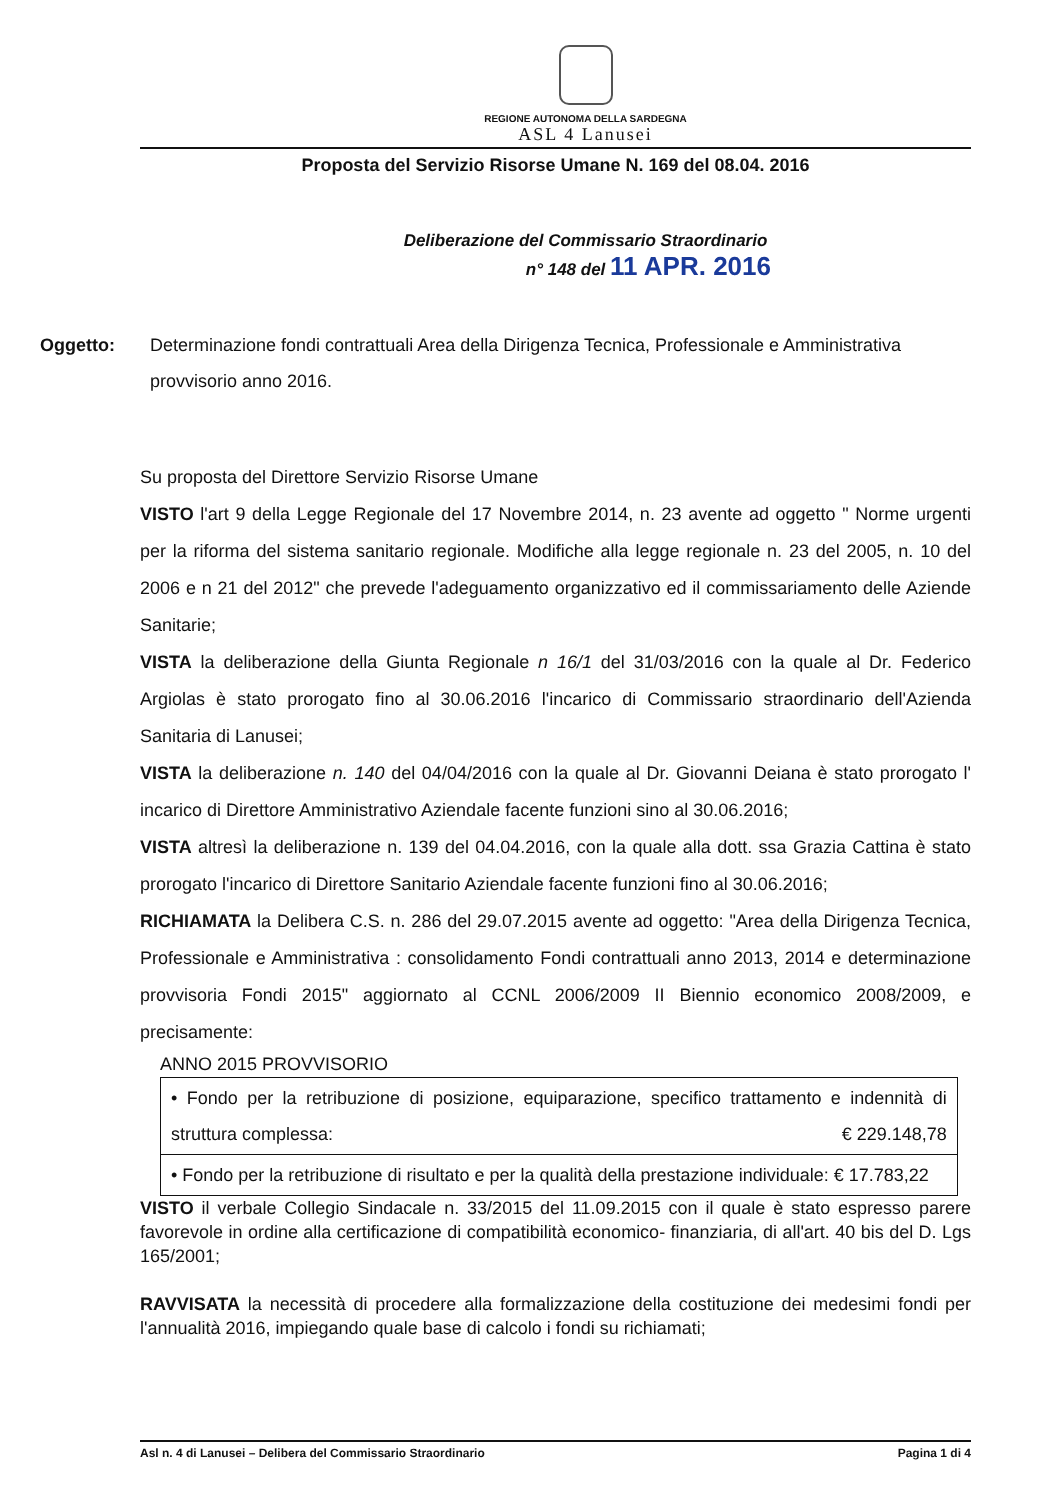REGIONE AUTONOMA DELLA SARDEGNA
ASL 4 Lanusei
Proposta del Servizio Risorse Umane N. 169 del 08.04. 2016
Deliberazione del Commissario Straordinario
n° 148 del 11 APR. 2016
Oggetto: Determinazione fondi contrattuali Area della Dirigenza Tecnica, Professionale e Amministrativa provvisorio anno 2016.
Su proposta del Direttore Servizio Risorse Umane
VISTO l'art 9 della Legge Regionale del 17 Novembre 2014, n. 23 avente ad oggetto " Norme urgenti per la riforma del sistema sanitario regionale. Modifiche alla legge regionale n. 23 del 2005, n. 10 del 2006 e n 21 del 2012" che prevede l'adeguamento organizzativo ed il commissariamento delle Aziende Sanitarie;
VISTA la deliberazione della Giunta Regionale n 16/1 del 31/03/2016 con la quale al Dr. Federico Argiolas è stato prorogato fino al 30.06.2016 l'incarico di Commissario straordinario dell'Azienda Sanitaria di Lanusei;
VISTA la deliberazione n. 140 del 04/04/2016 con la quale al Dr. Giovanni Deiana è stato prorogato l' incarico di Direttore Amministrativo Aziendale facente funzioni sino al 30.06.2016;
VISTA altresì la deliberazione n. 139 del 04.04.2016, con la quale alla dott. ssa Grazia Cattina è stato prorogato l'incarico di Direttore Sanitario Aziendale facente funzioni fino al 30.06.2016;
RICHIAMATA la Delibera C.S. n. 286 del 29.07.2015 avente ad oggetto: "Area della Dirigenza Tecnica, Professionale e Amministrativa : consolidamento Fondi contrattuali anno 2013, 2014 e determinazione provvisoria Fondi 2015" aggiornato al CCNL 2006/2009 II Biennio economico 2008/2009, e precisamente:
ANNO 2015 PROVVISORIO
| • Fondo per la retribuzione di posizione, equiparazione, specifico trattamento e indennità di struttura complessa: € 229.148,78 |
| • Fondo per la retribuzione di risultato e per la qualità della prestazione individuale: € 17.783,22 |
VISTO il verbale Collegio Sindacale n. 33/2015 del 11.09.2015 con il quale è stato espresso parere favorevole in ordine alla certificazione di compatibilità economico- finanziaria, di all'art. 40 bis del D. Lgs 165/2001;
RAVVISATA la necessità di procedere alla formalizzazione della costituzione dei medesimi fondi per l'annualità 2016, impiegando quale base di calcolo i fondi su richiamati;
Asl n. 4 di Lanusei – Delibera del Commissario Straordinario Pagina 1 di 4